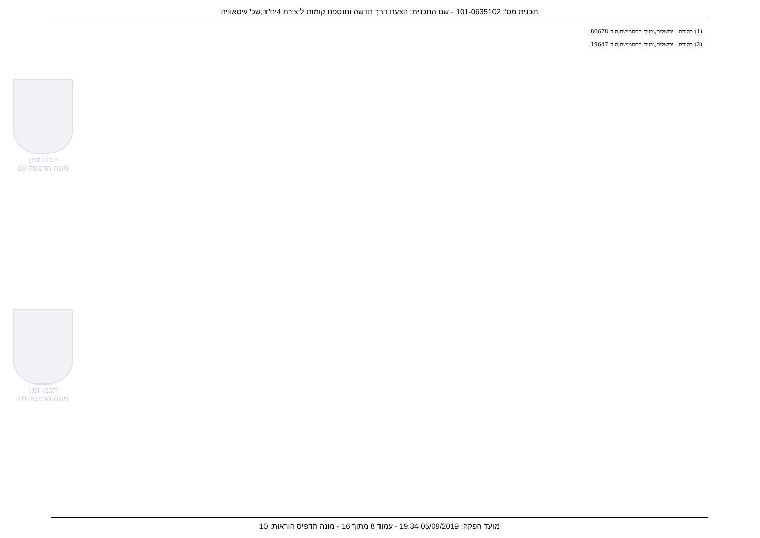תכנית מס': 101-0635102 - שם התכנית: הצעת דרך חדשה ותוספת קומות ליצירת 4יח"ד,שכ' עיסאוויה
(1) כתובת : ירושלים,גבעת התחמושת,ת.ד 80678.
(2) כתובת : ירושלים,גבעת התחמושת,ת.ד 19647.
תכנון זמין
מונה הדפסה 10
תכנון זמין
מונה הדפסה 10
מועד הפקה: 05/09/2019 19:34 - עמוד 8 מתוך 16 - מונה תדפיס הוראות: 10